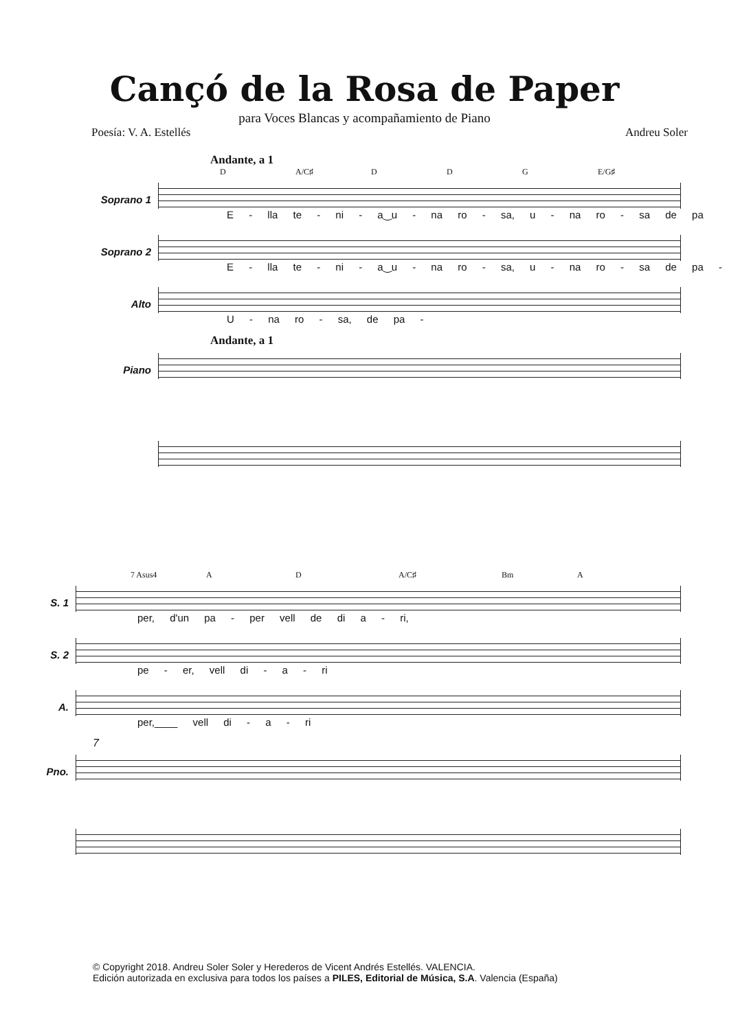Cançó de la Rosa de Paper
para Voces Blancas y acompañamiento de Piano
Poesía: V. A. Estellés Andreu Soler
Andante, a 1
D A/C♯ D D G E/G♯
Soprano 1
E - lla te - ni - a‿u - na ro - sa, u - na ro - sa de pa
Soprano 2
E - lla te - ni - a‿u - na ro - sa, u - na ro - sa de pa -
Alto
U - na ro - sa, de pa -
Andante, a 1
Piano
7 Asus4 A D A/C♯ Bm A
S. 1
per, d'un pa - per vell de di a - ri,
S. 2
pe - er, vell di - a - ri
A.
per,____ vell di - a - ri
7
Pno.
© Copyright 2018. Andreu Soler Soler y Herederos de Vicent Andrés Estellés. VALENCIA.
Edición autorizada en exclusiva para todos los países a PILES, Editorial de Música, S.A. Valencia (España)